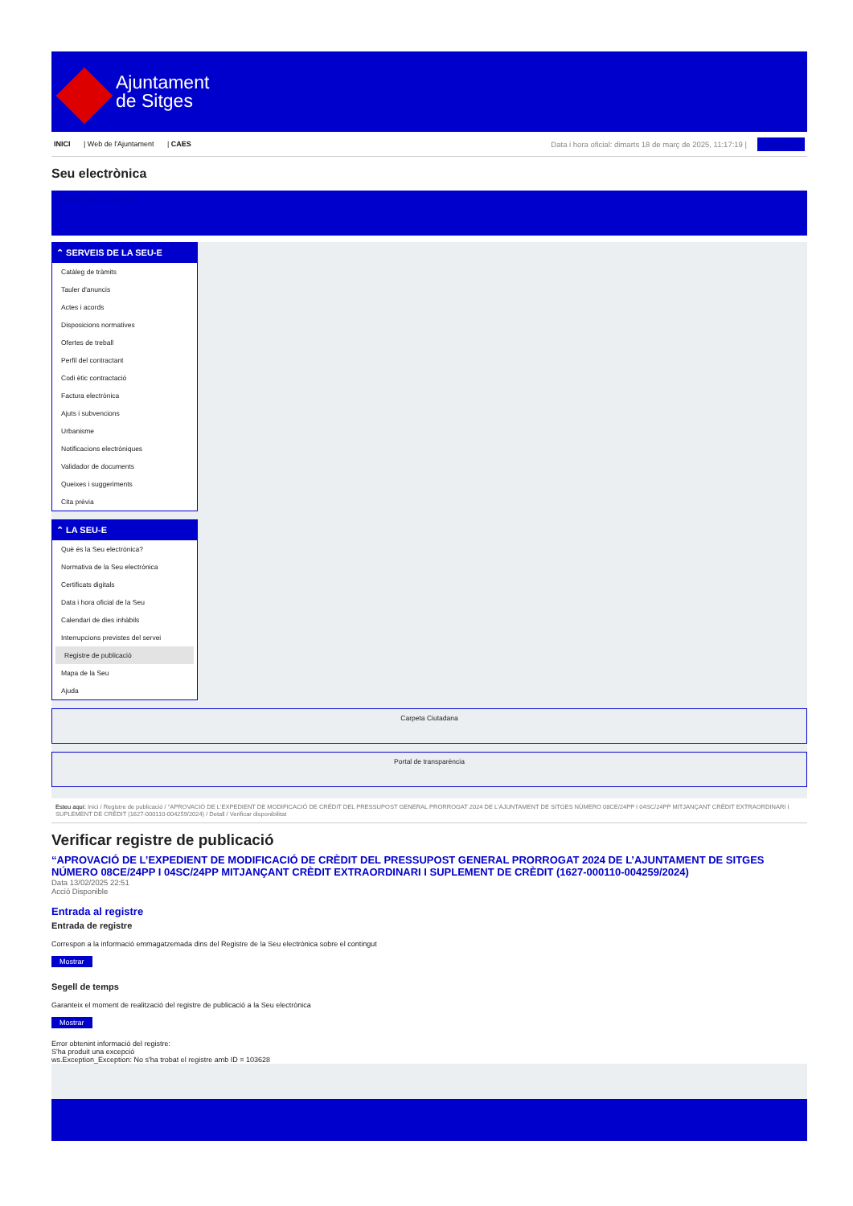Ajuntament
de Sitges
INICI | Web de l'Ajuntament | CAES
Data i hora oficial: dimarts 18 de març de 2025, 11:17:19 | Directori
Seu electrònica
Obtenir còpia autèntica
⌃ SERVEIS DE LA SEU-E
Catàleg de tràmits
Tauler d'anuncis
Actes i acords
Disposicions normatives
Ofertes de treball
Perfil del contractant
Codi ètic contractació
Factura electrònica
Ajuts i subvencions
Urbanisme
Notificacions electròniques
Validador de documents
Queixes i suggeriments
Cita prèvia
⌃ LA SEU-E
Què és la Seu electrònica?
Normativa de la Seu electrònica
Certificats digitals
Data i hora oficial de la Seu
Calendari de dies inhàbils
Interrupcions previstes del servei
Registre de publicació
Mapa de la Seu
Ajuda
Carpeta Ciutadana
Portal de transparència
Esteu aquí: Inici / Registre de publicació / “APROVACIÓ DE L'EXPEDIENT DE MODIFICACIÓ DE CRÈDIT DEL PRESSUPOST GENERAL PRORROGAT 2024 DE L'AJUNTAMENT DE SITGES NÚMERO 08CE/24PP I 04SC/24PP MITJANÇANT CRÈDIT EXTRAORDINARI I SUPLEMENT DE CRÈDIT (1627-000110-004259/2024) / Detall / Verificar disponibilitat
Verificar registre de publicació
“APROVACIÓ DE L’EXPEDIENT DE MODIFICACIÓ DE CRÈDIT DEL PRESSUPOST GENERAL PRORROGAT 2024 DE L’AJUNTAMENT DE SITGES NÚMERO 08CE/24PP I 04SC/24PP MITJANÇANT CRÈDIT EXTRAORDINARI I SUPLEMENT DE CRÈDIT (1627-000110-004259/2024)
Data 13/02/2025 22:51
Acció Disponible
Entrada al registre
Entrada de registre
Correspon a la informació emmagatzemada dins del Registre de la Seu electrònica sobre el contingut
Mostrar
Segell de temps
Garanteix el moment de realització del registre de publicació a la Seu electrònica
Mostrar
Error obtenint informació del registre:
S'ha produit una excepció
ws.Exception_Exception: No s'ha trobat el registre amb ID = 103628